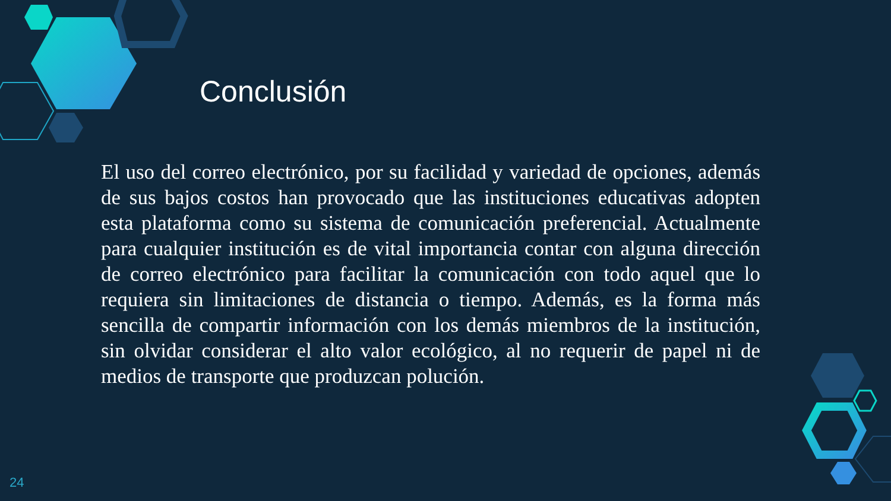Conclusión
El uso del correo electrónico, por su facilidad y variedad de opciones, además de sus bajos costos han provocado que las instituciones educativas adopten esta plataforma como su sistema de comunicación preferencial. Actualmente para cualquier institución es de vital importancia contar con alguna dirección de correo electrónico para facilitar la comunicación con todo aquel que lo requiera sin limitaciones de distancia o tiempo. Además, es la forma más sencilla de compartir información con los demás miembros de la institución, sin olvidar considerar el alto valor ecológico, al no requerir de papel ni de medios de transporte que produzcan polución.
24